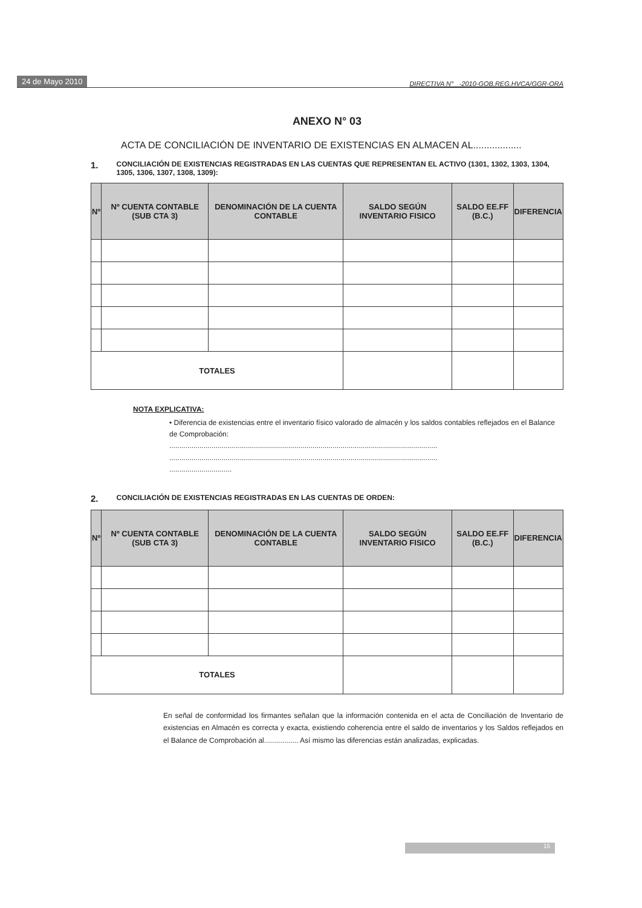24 de Mayo 2010 DIRECTIVA N° -2010-GOB.REG.HVCA/GGR-ORA
ANEXO N° 03
ACTA DE CONCILIACIÓN DE INVENTARIO DE EXISTENCIAS EN ALMACEN AL..................
1. CONCILIACIÓN DE EXISTENCIAS REGISTRADAS EN LAS CUENTAS QUE REPRESENTAN EL ACTIVO (1301, 1302, 1303, 1304, 1305, 1306, 1307, 1308, 1309):
| Nº | Nº CUENTA CONTABLE (SUB CTA 3) | DENOMINACIÓN DE LA CUENTA CONTABLE | SALDO SEGÚN INVENTARIO FISICO | SALDO EE.FF (B.C.) | DIFERENCIA |
| --- | --- | --- | --- | --- | --- |
| TOTALES | | | | | |
NOTA EXPLICATIVA:
• Diferencia de existencias entre el inventario físico valorado de almacén y los saldos contables reflejados en el Balance de Comprobación:
.....................................................................................................................................
.....................................................................................................................................
...............................
2. CONCILIACIÓN DE EXISTENCIAS REGISTRADAS EN LAS CUENTAS DE ORDEN:
| Nº | Nº CUENTA CONTABLE (SUB CTA 3) | DENOMINACIÓN DE LA CUENTA CONTABLE | SALDO SEGÚN INVENTARIO FISICO | SALDO EE.FF (B.C.) | DIFERENCIA |
| --- | --- | --- | --- | --- | --- |
| TOTALES | | | | | |
En señal de conformidad los firmantes señalan que la información contenida en el acta de Conciliación de Inventario de existencias en Almacén es correcta y exacta, existiendo coherencia entre el saldo de inventarios y los Saldos reflejados en el Balance de Comprobación al................. Así mismo las diferencias están analizadas, explicadas.
15